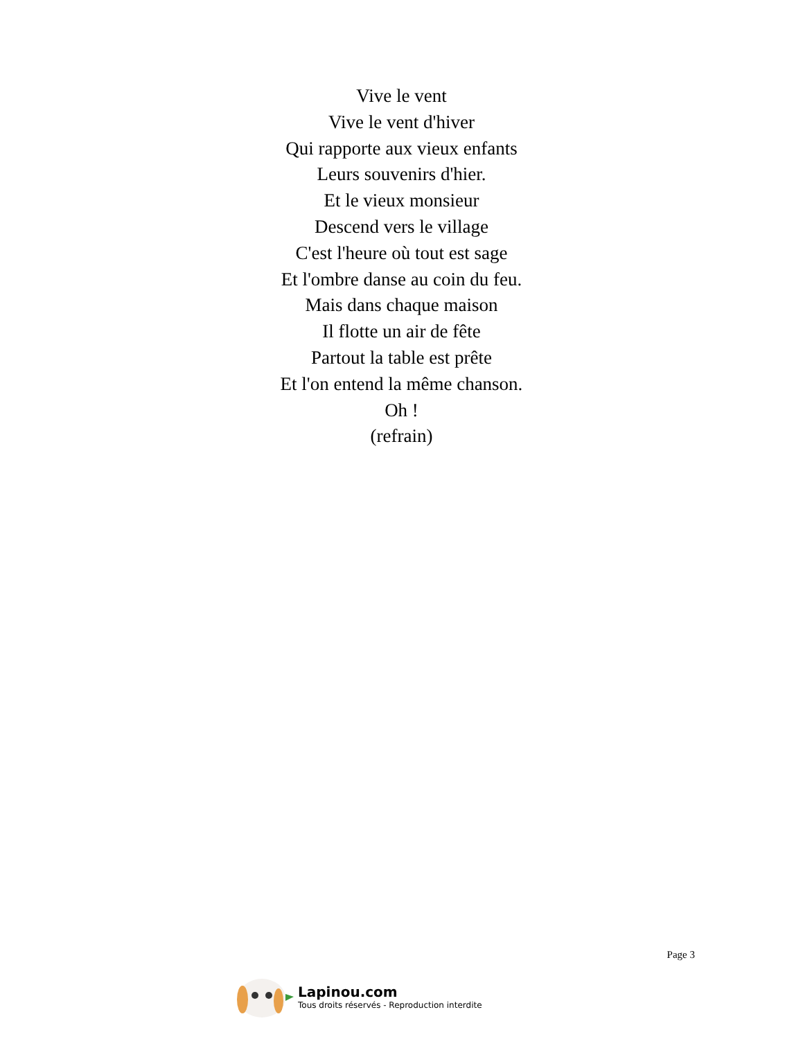Vive le vent
Vive le vent d'hiver
Qui rapporte aux vieux enfants
Leurs souvenirs d'hier.
Et le vieux monsieur
Descend vers le village
C'est l'heure où tout est sage
Et l'ombre danse au coin du feu.
Mais dans chaque maison
Il flotte un air de fête
Partout la table est prête
Et l'on entend la même chanson.
Oh !
(refrain)
Page 3
Lapinou.com
Tous droits réservés - Reproduction interdite